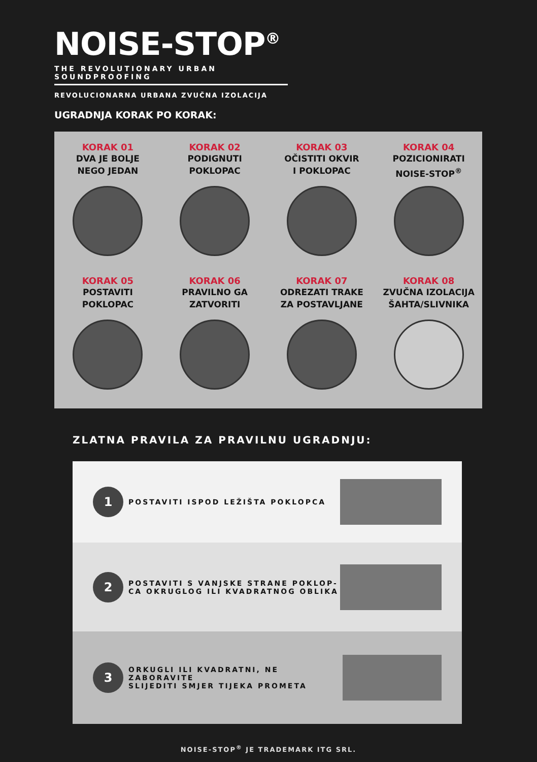NOISE-STOP<sup>®</sup>
THE REVOLUTIONARY URBAN SOUNDPROOFING
REVOLUCIONARNA URBANA ZVUČNA IZOLACIJA
UGRADNJA KORAK PO KORAK:
KORAK 01
DVA JE BOLJE
NEGO JEDAN
KORAK 02
PODIGNUTI
POKLOPAC
KORAK 03
OČISTITI OKVIR
I POKLOPAC
KORAK 04
POZICIONIRATI
NOISE-STOP<sup>®</sup>
KORAK 05
POSTAVITI
POKLOPAC
KORAK 06
PRAVILNO GA
ZATVORITI
KORAK 07
ODREZATI TRAKE
ZA POSTAVLJANE
KORAK 08
ZVUČNA IZOLACIJA
ŠAHTA/SLIVNIKA
ZLATNA PRAVILA ZA PRAVILNU UGRADNJU:
1
POSTAVITI ISPOD LEŽIŠTA POKLOPCA
2
POSTAVITI S VANJSKE STRANE POKLOP-
CA OKRUGLOG ILI KVADRATNOG OBLIKA
3
ORKUGLI ILI KVADRATNI, NE ZABORAVITE
SLIJEDITI SMJER TIJEKA PROMETA
NOISE-STOP<sup>®</sup> JE TRADEMARK ITG SRL.